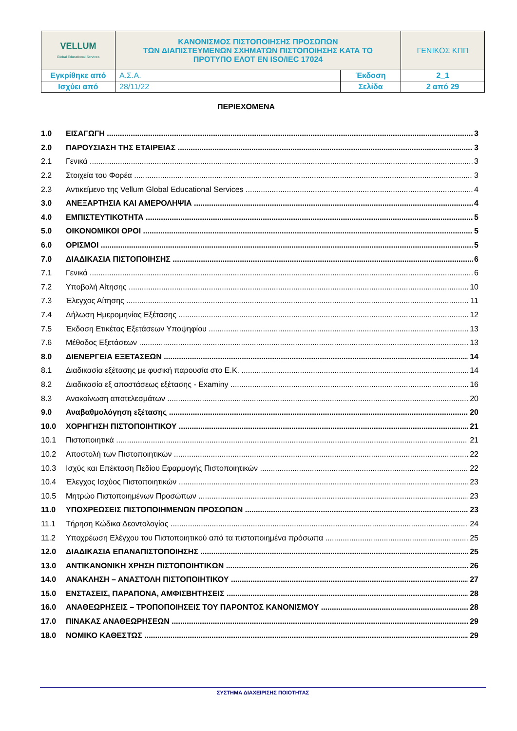| VELLUM Global Educational Services | ΚΑΝΟΝΙΣΜΟΣ ΠΙΣΤΟΠΟΙΗΣΗΣ ΠΡΟΣΩΠΩΝ ΤΩΝ ΔΙΑΠΙΣΤΕΥΜΕΝΩΝ ΣΧΗΜΑΤΩΝ ΠΙΣΤΟΠΟΙΗΣΗΣ ΚΑΤΑ ΤΟ ΠΡΟΤΥΠΟ ΕΛΟΤ ΕΝ ISO/IEC 17024 | | ΓΕΝΙΚΟΣ ΚΠΠ |
| Εγκρίθηκε από | Α.Σ.Α. | Έκδοση | 2_1 |
| Ισχύει από | 28/11/22 | Σελίδα | 2 από 29 |
ΠΕΡΙΕΧΟΜΕΝΑ
1.0 ΕΙΣΑΓΩΓΗ 3
2.0 ΠΑΡΟΥΣΙΑΣΗ ΤΗΣ ΕΤΑΙΡΕΙΑΣ 3
2.1 Γενικά 3
2.2 Στοιχεία του Φορέα 3
2.3 Αντικείμενο της Vellum Global Educational Services 4
3.0 ΑΝΕΞΑΡΤΗΣΙΑ ΚΑΙ ΑΜΕΡΟΛΗΨΙΑ 4
4.0 ΕΜΠΙΣΤΕΥΤΙΚΟΤΗΤΑ 5
5.0 ΟΙΚΟΝΟΜΙΚΟΙ ΟΡΟΙ 5
6.0 ΟΡΙΣΜΟΙ 5
7.0 ΔΙΑΔΙΚΑΣΙΑ ΠΙΣΤΟΠΟΙΗΣΗΣ 6
7.1 Γενικά 6
7.2 Υποβολή Αίτησης 10
7.3 Έλεγχος Αίτησης 11
7.4 Δήλωση Ημερομηνίας Εξέτασης 12
7.5 Έκδοση Ετικέτας Εξετάσεων Υποψηφίου 13
7.6 Μέθοδος Εξετάσεων 13
8.0 ΔΙΕΝΕΡΓΕΙΑ ΕΞΕΤΑΣΕΩΝ 14
8.1 Διαδικασία εξέτασης με φυσική παρουσία στο Ε.Κ. 14
8.2 Διαδικασία εξ αποστάσεως εξέτασης - Examiny 16
8.3 Ανακοίνωση αποτελεσμάτων 20
9.0 Αναβαθμολόγηση εξέτασης 20
10.0 ΧΟΡΗΓΗΣΗ ΠΙΣΤΟΠΟΙΗΤΙΚΟΥ 21
10.1 Πιστοποιητικά 21
10.2 Αποστολή των Πιστοποιητικών 22
10.3 Ισχύς και Επέκταση Πεδίου Εφαρμογής Πιστοποιητικών 22
10.4 Έλεγχος Ισχύος Πιστοποιητικών 23
10.5 Μητρώο Πιστοποιημένων Προσώπων 23
11.0 ΥΠΟΧΡΕΩΣΕΙΣ ΠΙΣΤΟΠΟΙΗΜΕΝΩΝ ΠΡΟΣΩΠΩΝ 23
11.1 Τήρηση Κώδικα Δεοντολογίας 24
11.2 Υποχρέωση Ελέγχου του Πιστοποιητικού από τα πιστοποιημένα πρόσωπα 25
12.0 ΔΙΑΔΙΚΑΣΙΑ ΕΠΑΝΑΠΙΣΤΟΠΟΙΗΣΗΣ 25
13.0 ΑΝΤΙΚΑΝΟΝΙΚΗ ΧΡΗΣΗ ΠΙΣΤΟΠΟΙΗΤΙΚΩΝ 26
14.0 ΑΝΑΚΛΗΣΗ – ΑΝΑΣΤΟΛΗ ΠΙΣΤΟΠΟΙΗΤΙΚΟΥ 27
15.0 ΕΝΣΤΑΣΕΙΣ, ΠΑΡΑΠΟΝΑ, ΑΜΦΙΣΒΗΤΗΣΕΙΣ 28
16.0 ΑΝΑΘΕΩΡΗΣΕΙΣ – ΤΡΟΠΟΠΟΙΗΣΕΙΣ ΤΟΥ ΠΑΡΟΝΤΟΣ ΚΑΝΟΝΙΣΜΟΥ 28
17.0 ΠΙΝΑΚΑΣ ΑΝΑΘΕΩΡΗΣΕΩΝ 29
18.0 ΝΟΜΙΚΟ ΚΑΘΕΣΤΩΣ 29
ΣΥΣΤΗΜΑ ΔΙΑΧΕΙΡΙΣΗΣ ΠΟΙΟΤΗΤΑΣ